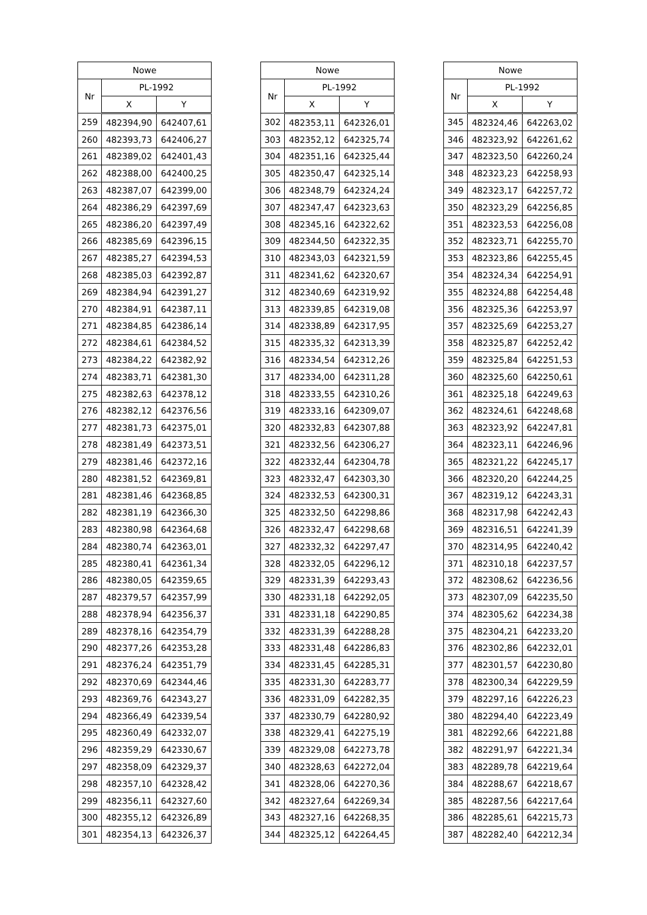| Nowe | | |
| --- | --- | --- |
| Nr | PL-1992 | |
| | X | Y |
| 259 | 482394,90 | 642407,61 |
| 260 | 482393,73 | 642406,27 |
| 261 | 482389,02 | 642401,43 |
| 262 | 482388,00 | 642400,25 |
| 263 | 482387,07 | 642399,00 |
| 264 | 482386,29 | 642397,69 |
| 265 | 482386,20 | 642397,49 |
| 266 | 482385,69 | 642396,15 |
| 267 | 482385,27 | 642394,53 |
| 268 | 482385,03 | 642392,87 |
| 269 | 482384,94 | 642391,27 |
| 270 | 482384,91 | 642387,11 |
| 271 | 482384,85 | 642386,14 |
| 272 | 482384,61 | 642384,52 |
| 273 | 482384,22 | 642382,92 |
| 274 | 482383,71 | 642381,30 |
| 275 | 482382,63 | 642378,12 |
| 276 | 482382,12 | 642376,56 |
| 277 | 482381,73 | 642375,01 |
| 278 | 482381,49 | 642373,51 |
| 279 | 482381,46 | 642372,16 |
| 280 | 482381,52 | 642369,81 |
| 281 | 482381,46 | 642368,85 |
| 282 | 482381,19 | 642366,30 |
| 283 | 482380,98 | 642364,68 |
| 284 | 482380,74 | 642363,01 |
| 285 | 482380,41 | 642361,34 |
| 286 | 482380,05 | 642359,65 |
| 287 | 482379,57 | 642357,99 |
| 288 | 482378,94 | 642356,37 |
| 289 | 482378,16 | 642354,79 |
| 290 | 482377,26 | 642353,28 |
| 291 | 482376,24 | 642351,79 |
| 292 | 482370,69 | 642344,46 |
| 293 | 482369,76 | 642343,27 |
| 294 | 482366,49 | 642339,54 |
| 295 | 482360,49 | 642332,07 |
| 296 | 482359,29 | 642330,67 |
| 297 | 482358,09 | 642329,37 |
| 298 | 482357,10 | 642328,42 |
| 299 | 482356,11 | 642327,60 |
| 300 | 482355,12 | 642326,89 |
| 301 | 482354,13 | 642326,37 |
| Nowe | | |
| --- | --- | --- |
| Nr | PL-1992 | |
| | X | Y |
| 302 | 482353,11 | 642326,01 |
| 303 | 482352,12 | 642325,74 |
| 304 | 482351,16 | 642325,44 |
| 305 | 482350,47 | 642325,14 |
| 306 | 482348,79 | 642324,24 |
| 307 | 482347,47 | 642323,63 |
| 308 | 482345,16 | 642322,62 |
| 309 | 482344,50 | 642322,35 |
| 310 | 482343,03 | 642321,59 |
| 311 | 482341,62 | 642320,67 |
| 312 | 482340,69 | 642319,92 |
| 313 | 482339,85 | 642319,08 |
| 314 | 482338,89 | 642317,95 |
| 315 | 482335,32 | 642313,39 |
| 316 | 482334,54 | 642312,26 |
| 317 | 482334,00 | 642311,28 |
| 318 | 482333,55 | 642310,26 |
| 319 | 482333,16 | 642309,07 |
| 320 | 482332,83 | 642307,88 |
| 321 | 482332,56 | 642306,27 |
| 322 | 482332,44 | 642304,78 |
| 323 | 482332,47 | 642303,30 |
| 324 | 482332,53 | 642300,31 |
| 325 | 482332,50 | 642298,86 |
| 326 | 482332,47 | 642298,68 |
| 327 | 482332,32 | 642297,47 |
| 328 | 482332,05 | 642296,12 |
| 329 | 482331,39 | 642293,43 |
| 330 | 482331,18 | 642292,05 |
| 331 | 482331,18 | 642290,85 |
| 332 | 482331,39 | 642288,28 |
| 333 | 482331,48 | 642286,83 |
| 334 | 482331,45 | 642285,31 |
| 335 | 482331,30 | 642283,77 |
| 336 | 482331,09 | 642282,35 |
| 337 | 482330,79 | 642280,92 |
| 338 | 482329,41 | 642275,19 |
| 339 | 482329,08 | 642273,78 |
| 340 | 482328,63 | 642272,04 |
| 341 | 482328,06 | 642270,36 |
| 342 | 482327,64 | 642269,34 |
| 343 | 482327,16 | 642268,35 |
| 344 | 482325,12 | 642264,45 |
| Nowe | | |
| --- | --- | --- |
| Nr | PL-1992 | |
| | X | Y |
| 345 | 482324,46 | 642263,02 |
| 346 | 482323,92 | 642261,62 |
| 347 | 482323,50 | 642260,24 |
| 348 | 482323,23 | 642258,93 |
| 349 | 482323,17 | 642257,72 |
| 350 | 482323,29 | 642256,85 |
| 351 | 482323,53 | 642256,08 |
| 352 | 482323,71 | 642255,70 |
| 353 | 482323,86 | 642255,45 |
| 354 | 482324,34 | 642254,91 |
| 355 | 482324,88 | 642254,48 |
| 356 | 482325,36 | 642253,97 |
| 357 | 482325,69 | 642253,27 |
| 358 | 482325,87 | 642252,42 |
| 359 | 482325,84 | 642251,53 |
| 360 | 482325,60 | 642250,61 |
| 361 | 482325,18 | 642249,63 |
| 362 | 482324,61 | 642248,68 |
| 363 | 482323,92 | 642247,81 |
| 364 | 482323,11 | 642246,96 |
| 365 | 482321,22 | 642245,17 |
| 366 | 482320,20 | 642244,25 |
| 367 | 482319,12 | 642243,31 |
| 368 | 482317,98 | 642242,43 |
| 369 | 482316,51 | 642241,39 |
| 370 | 482314,95 | 642240,42 |
| 371 | 482310,18 | 642237,57 |
| 372 | 482308,62 | 642236,56 |
| 373 | 482307,09 | 642235,50 |
| 374 | 482305,62 | 642234,38 |
| 375 | 482304,21 | 642233,20 |
| 376 | 482302,86 | 642232,01 |
| 377 | 482301,57 | 642230,80 |
| 378 | 482300,34 | 642229,59 |
| 379 | 482297,16 | 642226,23 |
| 380 | 482294,40 | 642223,49 |
| 381 | 482292,66 | 642221,88 |
| 382 | 482291,97 | 642221,34 |
| 383 | 482289,78 | 642219,64 |
| 384 | 482288,67 | 642218,67 |
| 385 | 482287,56 | 642217,64 |
| 386 | 482285,61 | 642215,73 |
| 387 | 482282,40 | 642212,34 |